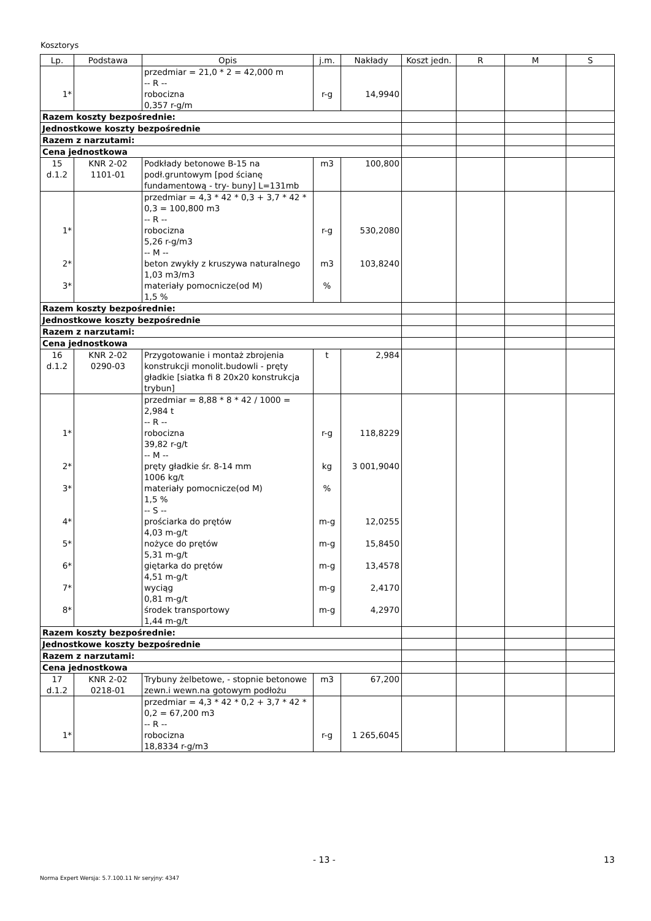Kosztorys
| Lp. | Podstawa | Opis | j.m. | Nakłady | Koszt jedn. | R | M | S |
| --- | --- | --- | --- | --- | --- | --- | --- | --- |
| 1* | | przedmiar = 21,0 * 2 = 42,000 m -- R -- robocizna 0,357 r-g/m | r-g | 14,9940 | | | | |
| Razem koszty bezpośrednie: | | | | | | | | |
| Jednostkowe koszty bezpośrednie | | | | | | | | |
| Razem z narzutami: | | | | | | | | |
| Cena jednostkowa | | | | | | | | |
| 15 d.1.2 | KNR 2-02 1101-01 | Podkłady betonowe B-15 na podł.gruntowym [pod ścianę fundamentową - try- buny] L=131mb | m3 | 100,800 | | | | |
| 1* 2* 3* | | przedmiar = 4,3 * 42 * 0,3 + 3,7 * 42 * 0,3 = 100,800 m3 -- R -- robocizna 5,26 r-g/m3 -- M -- beton zwykły z kruszywa naturalnego 1,03 m3/m3 materiały pomocnicze(od M) 1,5 % | r-g m3 % | 530,2080 103,8240 | | | | |
| Razem koszty bezpośrednie: | | | | | | | | |
| Jednostkowe koszty bezpośrednie | | | | | | | | |
| Razem z narzutami: | | | | | | | | |
| Cena jednostkowa | | | | | | | | |
| 16 d.1.2 | KNR 2-02 0290-03 | Przygotowanie i montaż zbrojenia konstrukcji monolit.budowli - pręty gładkie [siatka fi 8 20x20 konstrukcja trybun] | t | 2,984 | | | | |
| 1* 2* 3* 4* 5* 6* 7* 8* | | przedmiar = 8,88 * 8 * 42 / 1000 = 2,984 t -- R -- robocizna 39,82 r-g/t -- M -- pręty gładkie śr. 8-14 mm 1006 kg/t materiały pomocnicze(od M) 1,5 % -- S -- prościarka do prętów 4,03 m-g/t nożyce do prętów 5,31 m-g/t giętarka do prętów 4,51 m-g/t wyciąg 0,81 m-g/t środek transportowy 1,44 m-g/t | r-g kg % m-g m-g m-g m-g m-g | 118,8229 3 001,9040 12,0255 15,8450 13,4578 2,4170 4,2970 | | | | |
| Razem koszty bezpośrednie: | | | | | | | | |
| Jednostkowe koszty bezpośrednie | | | | | | | | |
| Razem z narzutami: | | | | | | | | |
| Cena jednostkowa | | | | | | | | |
| 17 d.1.2 | KNR 2-02 0218-01 | Trybuny żelbetowe, - stopnie betonowe zewn.i wewn.na gotowym podłożu | m3 | 67,200 | | | | |
| 1* | | przedmiar = 4,3 * 42 * 0,2 + 3,7 * 42 * 0,2 = 67,200 m3 -- R -- robocizna 18,8334 r-g/m3 | r-g | 1 265,6045 | | | | |
- 13 - 13
Norma Expert Wersja: 5.7.100.11 Nr seryjny: 4347